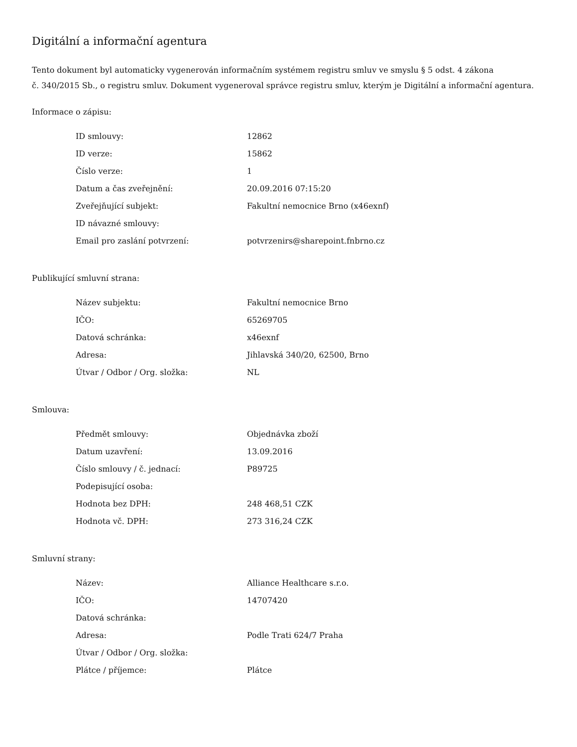Digitální a informační agentura
Tento dokument byl automaticky vygenerován informačním systémem registru smluv ve smyslu § 5 odst. 4 zákona
č. 340/2015 Sb., o registru smluv. Dokument vygeneroval správce registru smluv, kterým je Digitální a informační agentura.
Informace o zápisu:
| ID smlouvy: | 12862 |
| ID verze: | 15862 |
| Číslo verze: | 1 |
| Datum a čas zveřejnění: | 20.09.2016 07:15:20 |
| Zveřejňující subjekt: | Fakultní nemocnice Brno (x46exnf) |
| ID návazné smlouvy: | |
| Email pro zaslání potvrzení: | potvrzenirs@sharepoint.fnbrno.cz |
Publikující smluvní strana:
| Název subjektu: | Fakultní nemocnice Brno |
| IČO: | 65269705 |
| Datová schránka: | x46exnf |
| Adresa: | Jihlavská 340/20, 62500, Brno |
| Útvar / Odbor / Org. složka: | NL |
Smlouva:
| Předmět smlouvy: | Objednávka zboží |
| Datum uzavření: | 13.09.2016 |
| Číslo smlouvy / č. jednací: | P89725 |
| Podepisující osoba: | |
| Hodnota bez DPH: | 248 468,51 CZK |
| Hodnota vč. DPH: | 273 316,24 CZK |
Smluvní strany:
| Název: | Alliance Healthcare s.r.o. |
| IČO: | 14707420 |
| Datová schránka: | |
| Adresa: | Podle Trati 624/7 Praha |
| Útvar / Odbor / Org. složka: | |
| Plátce / příjemce: | Plátce |